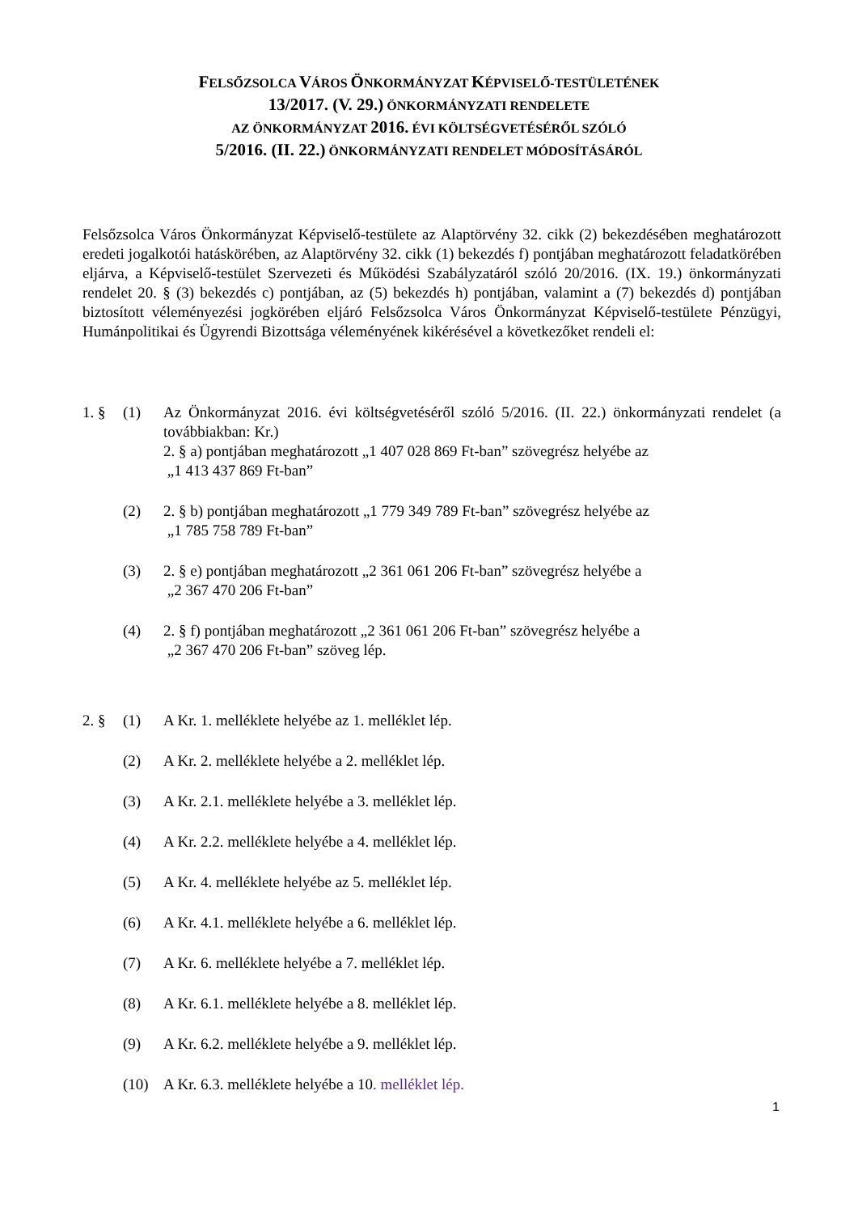FELSŐZSOLCA VÁROS ÖNKORMÁNYZAT KÉPVISELŐ-TESTÜLETÉNEK
13/2017. (V. 29.) ÖNKORMÁNYZATI RENDELETE
AZ ÖNKORMÁNYZAT 2016. ÉVI KÖLTSÉGVETÉSÉRŐL SZÓLÓ
5/2016. (II. 22.) ÖNKORMÁNYZATI RENDELET MÓDOSÍTÁSÁRÓL
Felsőzsolca Város Önkormányzat Képviselő-testülete az Alaptörvény 32. cikk (2) bekezdésében meghatározott eredeti jogalkotói hatáskörében, az Alaptörvény 32. cikk (1) bekezdés f) pontjában meghatározott feladatkörében eljárva, a Képviselő-testület Szervezeti és Működési Szabályzatáról szóló 20/2016. (IX. 19.) önkormányzati rendelet 20. § (3) bekezdés c) pontjában, az (5) bekezdés h) pontjában, valamint a (7) bekezdés d) pontjában biztosított véleményezési jogkörében eljáró Felsőzsolca Város Önkormányzat Képviselő-testülete Pénzügyi, Humánpolitikai és Ügyrendi Bizottsága véleményének kikérésével a következőket rendeli el:
1. § (1) Az Önkormányzat 2016. évi költségvetéséről szóló 5/2016. (II. 22.) önkormányzati rendelet (a továbbiakban: Kr.)
2. § a) pontjában meghatározott „1 407 028 869 Ft-ban” szövegrész helyébe az
„1 413 437 869 Ft-ban”
(2) 2. § b) pontjában meghatározott „1 779 349 789 Ft-ban” szövegrész helyébe az
„1 785 758 789 Ft-ban”
(3) 2. § e) pontjában meghatározott „2 361 061 206 Ft-ban” szövegrész helyébe a
„2 367 470 206 Ft-ban”
(4) 2. § f) pontjában meghatározott „2 361 061 206 Ft-ban” szövegrész helyébe a
„2 367 470 206 Ft-ban” szöveg lép.
2. § (1) A Kr. 1. melléklete helyébe az 1. melléklet lép.
(2) A Kr. 2. melléklete helyébe a 2. melléklet lép.
(3) A Kr. 2.1. melléklete helyébe a 3. melléklet lép.
(4) A Kr. 2.2. melléklete helyébe a 4. melléklet lép.
(5) A Kr. 4. melléklete helyébe az 5. melléklet lép.
(6) A Kr. 4.1. melléklete helyébe a 6. melléklet lép.
(7) A Kr. 6. melléklete helyébe a 7. melléklet lép.
(8) A Kr. 6.1. melléklete helyébe a 8. melléklet lép.
(9) A Kr. 6.2. melléklete helyébe a 9. melléklet lép.
(10) A Kr. 6.3. melléklete helyébe a 10. melléklet lép.
1